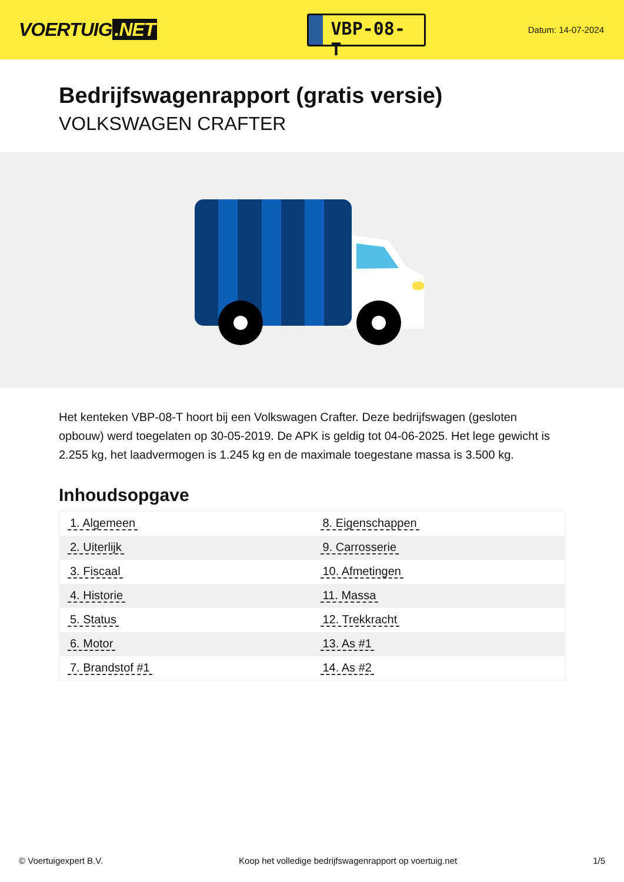VOERTUIG.NET
VBP-08-T
Datum: 14-07-2024
Bedrijfswagenrapport (gratis versie)
VOLKSWAGEN CRAFTER
Het kenteken VBP-08-T hoort bij een Volkswagen Crafter. Deze bedrijfswagen (gesloten opbouw) werd toegelaten op 30-05-2019. De APK is geldig tot 04-06-2025. Het lege gewicht is 2.255 kg, het laadvermogen is 1.245 kg en de maximale toegestane massa is 3.500 kg.
Inhoudsopgave
| 1. Algemeen | 8. Eigenschappen |
| 2. Uiterlijk | 9. Carrosserie |
| 3. Fiscaal | 10. Afmetingen |
| 4. Historie | 11. Massa |
| 5. Status | 12. Trekkracht |
| 6. Motor | 13. As #1 |
| 7. Brandstof #1 | 14. As #2 |
© Voertuigexpert B.V. Koop het volledige bedrijfswagenrapport op voertuig.net 1/5